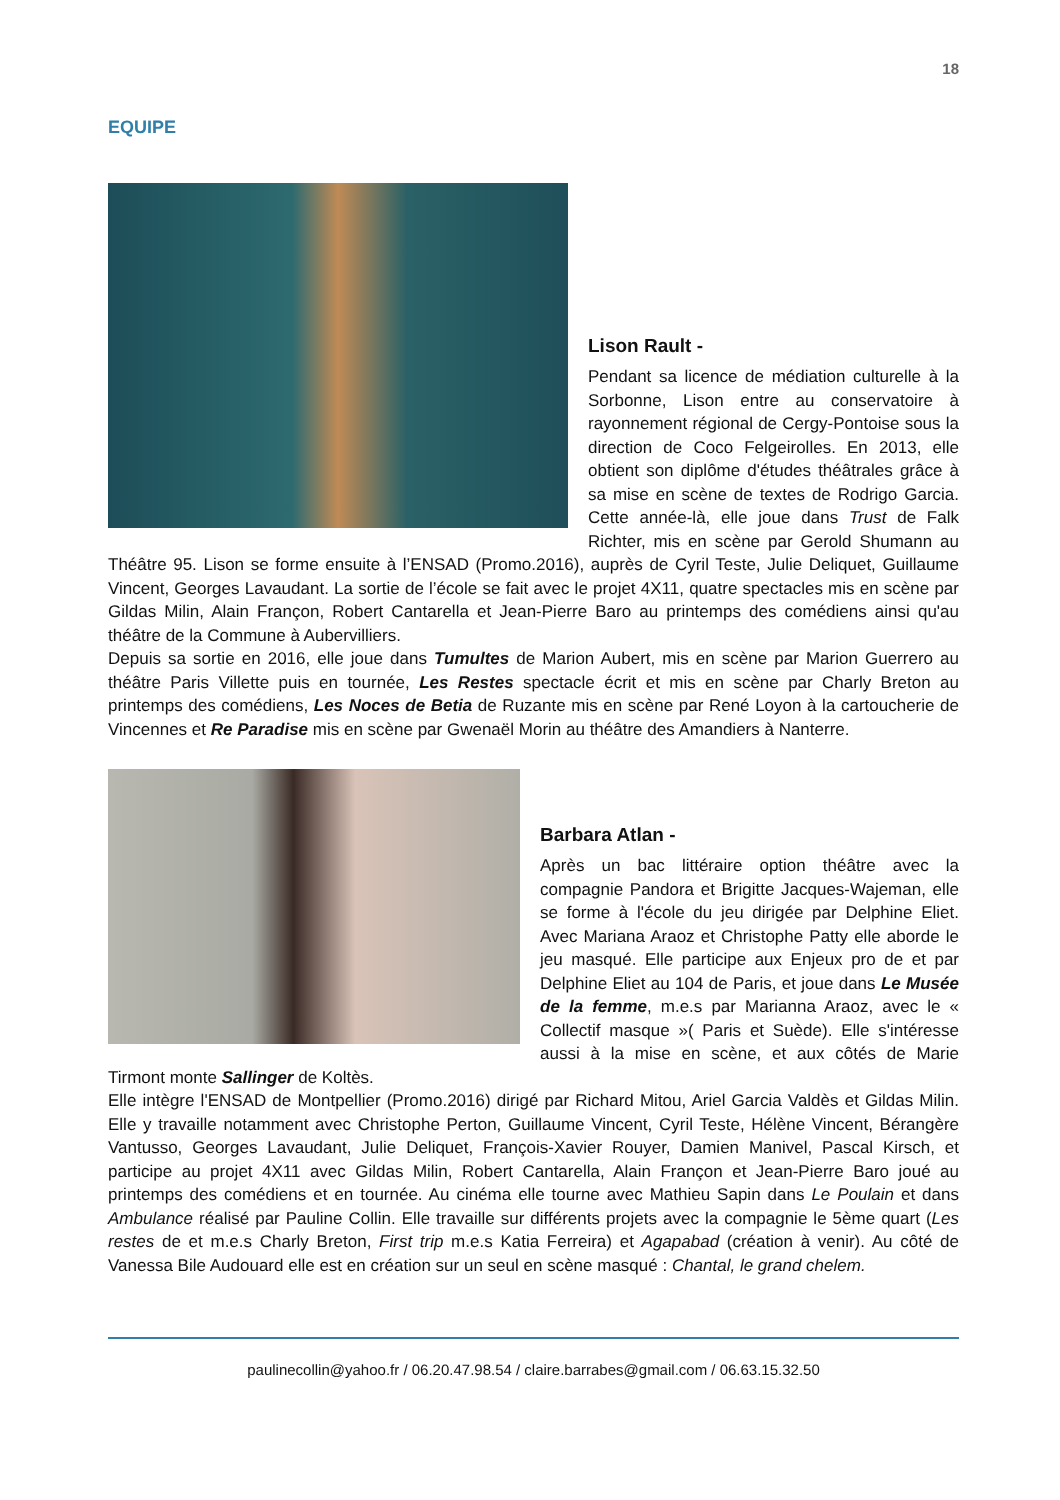18
EQUIPE
Lison Rault -
Pendant sa licence de médiation culturelle à la Sorbonne, Lison entre au conservatoire à rayonnement régional de Cergy-Pontoise sous la direction de Coco Felgeirolles. En 2013, elle obtient son diplôme d'études théâtrales grâce à sa mise en scène de textes de Rodrigo Garcia. Cette année-là, elle joue dans Trust de Falk Richter, mis en scène par Gerold Shumann au Théâtre 95. Lison se forme ensuite à l’ENSAD (Promo.2016), auprès de Cyril Teste, Julie Deliquet, Guillaume Vincent, Georges Lavaudant. La sortie de l’école se fait avec le projet 4X11, quatre spectacles mis en scène par Gildas Milin, Alain Françon, Robert Cantarella et Jean-Pierre Baro au printemps des comédiens ainsi qu'au théâtre de la Commune à Aubervilliers.
Depuis sa sortie en 2016, elle joue dans Tumultes de Marion Aubert, mis en scène par Marion Guerrero au théâtre Paris Villette puis en tournée, Les Restes spectacle écrit et mis en scène par Charly Breton au printemps des comédiens, Les Noces de Betia de Ruzante mis en scène par René Loyon à la cartoucherie de Vincennes et Re Paradise mis en scène par Gwenaël Morin au théâtre des Amandiers à Nanterre.
Barbara Atlan -
Après un bac littéraire option théâtre avec la compagnie Pandora et Brigitte Jacques-Wajeman, elle se forme à l'école du jeu dirigée par Delphine Eliet. Avec Mariana Araoz et Christophe Patty elle aborde le jeu masqué. Elle participe aux Enjeux pro de et par Delphine Eliet au 104 de Paris, et joue dans Le Musée de la femme, m.e.s par Marianna Araoz, avec le « Collectif masque »( Paris et Suède). Elle s'intéresse aussi à la mise en scène, et aux côtés de Marie Tirmont monte Sallinger de Koltès.
Elle intègre l'ENSAD de Montpellier (Promo.2016) dirigé par Richard Mitou, Ariel Garcia Valdès et Gildas Milin. Elle y travaille notamment avec Christophe Perton, Guillaume Vincent, Cyril Teste, Hélène Vincent, Bérangère Vantusso, Georges Lavaudant, Julie Deliquet, François-Xavier Rouyer, Damien Manivel, Pascal Kirsch, et participe au projet 4X11 avec Gildas Milin, Robert Cantarella, Alain Françon et Jean-Pierre Baro joué au printemps des comédiens et en tournée. Au cinéma elle tourne avec Mathieu Sapin dans Le Poulain et dans Ambulance réalisé par Pauline Collin. Elle travaille sur différents projets avec la compagnie le 5ème quart (Les restes de et m.e.s Charly Breton, First trip m.e.s Katia Ferreira) et Agapabad (création à venir). Au côté de Vanessa Bile Audouard elle est en création sur un seul en scène masqué : Chantal, le grand chelem.
paulinecollin@yahoo.fr / 06.20.47.98.54 / claire.barrabes@gmail.com / 06.63.15.32.50